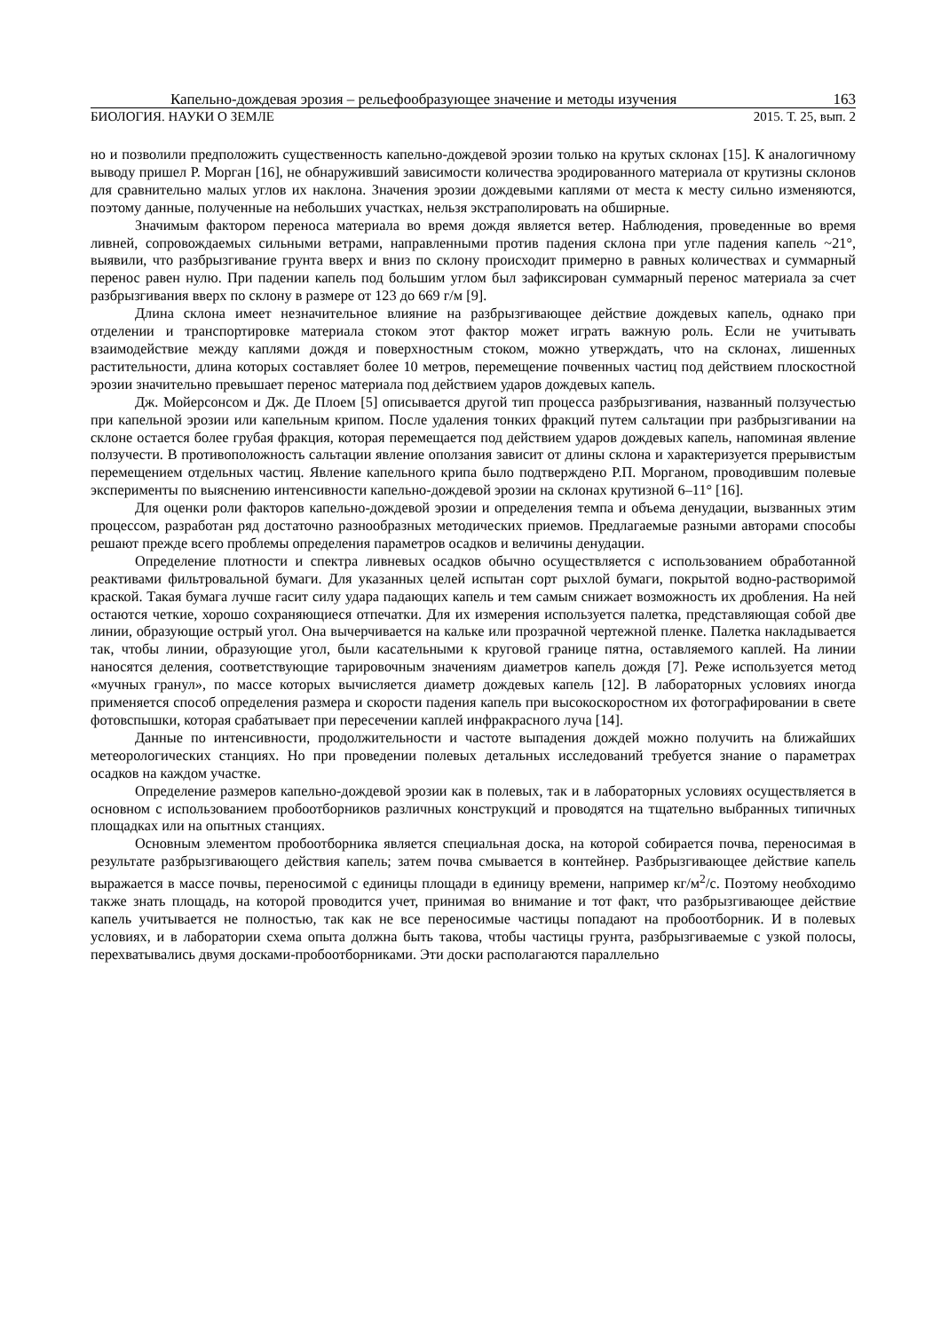Капельно-дождевая эрозия – рельефообразующее значение и методы изучения 163
БИОЛОГИЯ. НАУКИ О ЗЕМЛЕ 2015. Т. 25, вып. 2
но и позволили предположить существенность капельно-дождевой эрозии только на крутых склонах [15]. К аналогичному выводу пришел Р. Морган [16], не обнаруживший зависимости количества эродированного материала от крутизны склонов для сравнительно малых углов их наклона. Значения эрозии дождевыми каплями от места к месту сильно изменяются, поэтому данные, полученные на небольших участках, нельзя экстраполировать на обширные.
Значимым фактором переноса материала во время дождя является ветер. Наблюдения, проведенные во время ливней, сопровождаемых сильными ветрами, направленными против падения склона при угле падения капель ~21°, выявили, что разбрызгивание грунта вверх и вниз по склону происходит примерно в равных количествах и суммарный перенос равен нулю. При падении капель под большим углом был зафиксирован суммарный перенос материала за счет разбрызгивания вверх по склону в размере от 123 до 669 г/м [9].
Длина склона имеет незначительное влияние на разбрызгивающее действие дождевых капель, однако при отделении и транспортировке материала стоком этот фактор может играть важную роль. Если не учитывать взаимодействие между каплями дождя и поверхностным стоком, можно утверждать, что на склонах, лишенных растительности, длина которых составляет более 10 метров, перемещение почвенных частиц под действием плоскостной эрозии значительно превышает перенос материала под действием ударов дождевых капель.
Дж. Мойерсонсом и Дж. Де Плоем [5] описывается другой тип процесса разбрызгивания, названный ползучестью при капельной эрозии или капельным крипом. После удаления тонких фракций путем сальтации при разбрызгивании на склоне остается более грубая фракция, которая перемещается под действием ударов дождевых капель, напоминая явление ползучести. В противоположность сальтации явление оползания зависит от длины склона и характеризуется прерывистым перемещением отдельных частиц. Явление капельного крипа было подтверждено Р.П. Морганом, проводившим полевые эксперименты по выяснению интенсивности капельно-дождевой эрозии на склонах крутизной 6–11° [16].
Для оценки роли факторов капельно-дождевой эрозии и определения темпа и объема денудации, вызванных этим процессом, разработан ряд достаточно разнообразных методических приемов. Предлагаемые разными авторами способы решают прежде всего проблемы определения параметров осадков и величины денудации.
Определение плотности и спектра ливневых осадков обычно осуществляется с использованием обработанной реактивами фильтровальной бумаги. Для указанных целей испытан сорт рыхлой бумаги, покрытой водно-растворимой краской. Такая бумага лучше гасит силу удара падающих капель и тем самым снижает возможность их дробления. На ней остаются четкие, хорошо сохраняющиеся отпечатки. Для их измерения используется палетка, представляющая собой две линии, образующие острый угол. Она вычерчивается на кальке или прозрачной чертежной пленке. Палетка накладывается так, чтобы линии, образующие угол, были касательными к круговой границе пятна, оставляемого каплей. На линии наносятся деления, соответствующие тарировочным значениям диаметров капель дождя [7]. Реже используется метод «мучных гранул», по массе которых вычисляется диаметр дождевых капель [12]. В лабораторных условиях иногда применяется способ определения размера и скорости падения капель при высокоскоростном их фотографировании в свете фотовспышки, которая срабатывает при пересечении каплей инфракрасного луча [14].
Данные по интенсивности, продолжительности и частоте выпадения дождей можно получить на ближайших метеорологических станциях. Но при проведении полевых детальных исследований требуется знание о параметрах осадков на каждом участке.
Определение размеров капельно-дождевой эрозии как в полевых, так и в лабораторных условиях осуществляется в основном с использованием пробоотборников различных конструкций и проводятся на тщательно выбранных типичных площадках или на опытных станциях.
Основным элементом пробоотборника является специальная доска, на которой собирается почва, переносимая в результате разбрызгивающего действия капель; затем почва смывается в контейнер. Разбрызгивающее действие капель выражается в массе почвы, переносимой с единицы площади в единицу времени, например кг/м<sup>2</sup>/с. Поэтому необходимо также знать площадь, на которой проводится учет, принимая во внимание и тот факт, что разбрызгивающее действие капель учитывается не полностью, так как не все переносимые частицы попадают на пробоотборник. И в полевых условиях, и в лаборатории схема опыта должна быть такова, чтобы частицы грунта, разбрызгиваемые с узкой полосы, перехватывались двумя досками-пробоотборниками. Эти доски располагаются параллельно